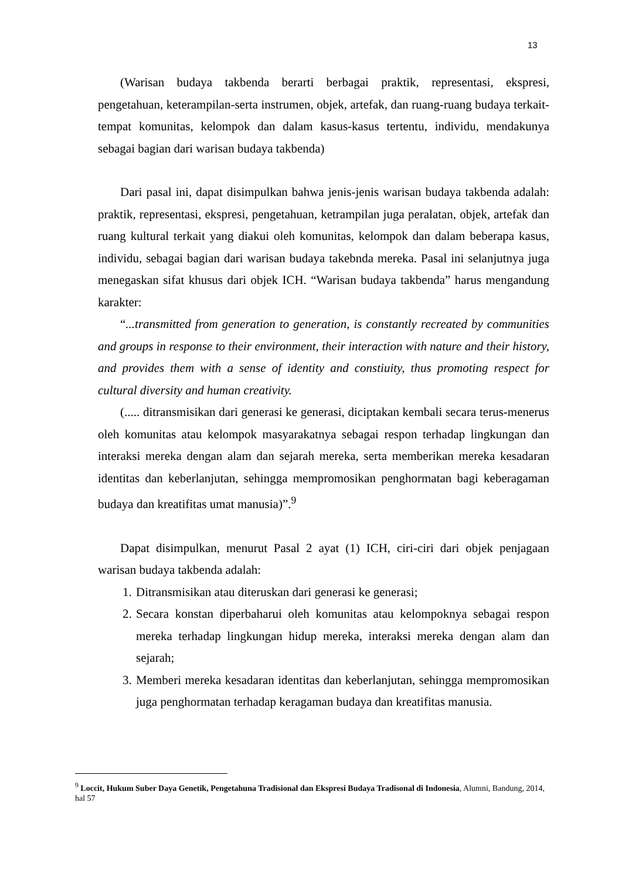13
(Warisan budaya takbenda berarti berbagai praktik, representasi, ekspresi, pengetahuan, keterampilan-serta instrumen, objek, artefak, dan ruang-ruang budaya terkait-tempat komunitas, kelompok dan dalam kasus-kasus tertentu, individu, mendakunya sebagai bagian dari warisan budaya takbenda)
Dari pasal ini, dapat disimpulkan bahwa jenis-jenis warisan budaya takbenda adalah: praktik, representasi, ekspresi, pengetahuan, ketrampilan juga peralatan, objek, artefak dan ruang kultural terkait yang diakui oleh komunitas, kelompok dan dalam beberapa kasus, individu, sebagai bagian dari warisan budaya takebnda mereka. Pasal ini selanjutnya juga menegaskan sifat khusus dari objek ICH. “Warisan budaya takbenda” harus mengandung karakter:
“...transmitted from generation to generation, is constantly recreated by communities and groups in response to their environment, their interaction with nature and their history, and provides them with a sense of identity and constiuity, thus promoting respect for cultural diversity and human creativity.
(..... ditransmisikan dari generasi ke generasi, diciptakan kembali secara terus-menerus oleh komunitas atau kelompok masyarakatnya sebagai respon terhadap lingkungan dan interaksi mereka dengan alam dan sejarah mereka, serta memberikan mereka kesadaran identitas dan keberlanjutan, sehingga mempromosikan penghormatan bagi keberagaman budaya dan kreatifitas umat manusia)”.<sup>9</sup>
Dapat disimpulkan, menurut Pasal 2 ayat (1) ICH, ciri-ciri dari objek penjagaan warisan budaya takbenda adalah:
1. Ditransmisikan atau diteruskan dari generasi ke generasi;
2. Secara konstan diperbaharui oleh komunitas atau kelompoknya sebagai respon mereka terhadap lingkungan hidup mereka, interaksi mereka dengan alam dan sejarah;
3. Memberi mereka kesadaran identitas dan keberlanjutan, sehingga mempromosikan juga penghormatan terhadap keragaman budaya dan kreatifitas manusia.
<sup>9</sup> Loccit, Hukum Suber Daya Genetik, Pengetahuna Tradisional dan Ekspresi Budaya Tradisonal di Indonesia, Alumni, Bandung, 2014, hal 57